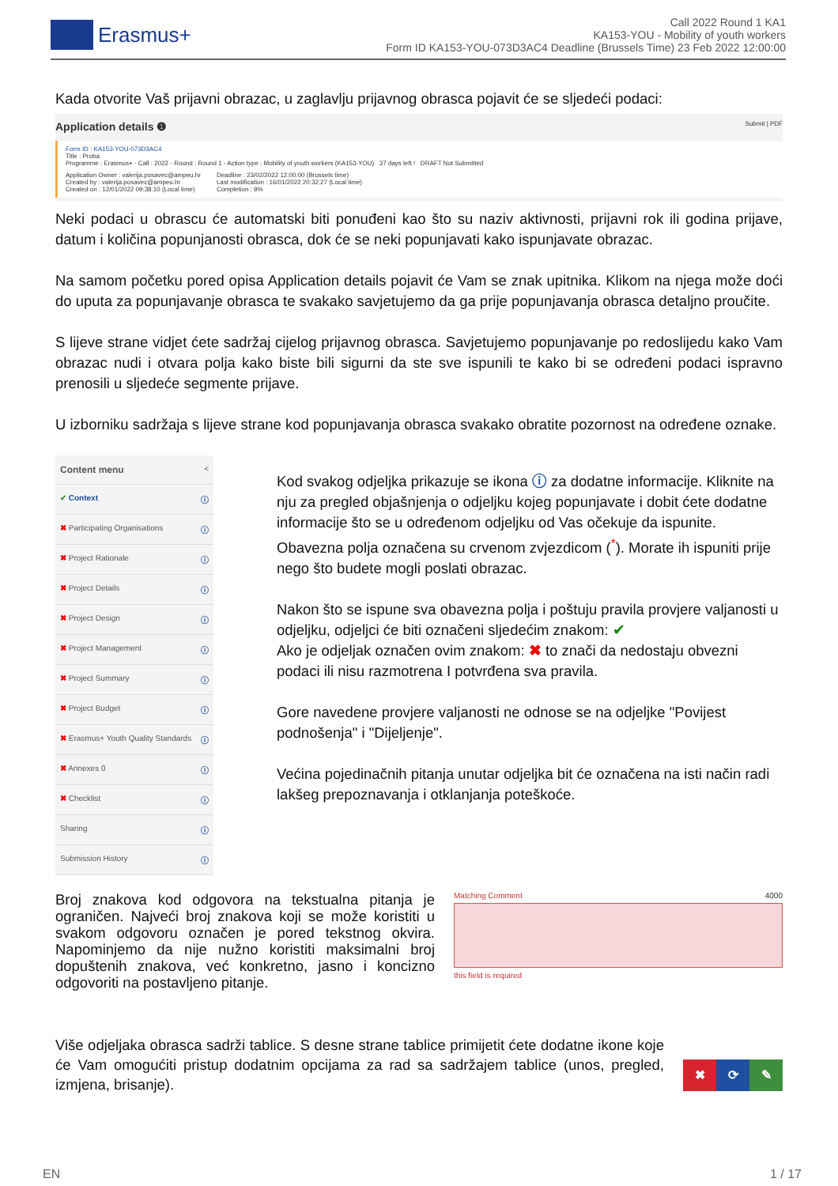Erasmus+
Call 2022 Round 1 KA1
KA153-YOU - Mobility of youth workers
Form ID KA153-YOU-073D3AC4 Deadline (Brussels Time) 23 Feb 2022 12:00:00
Kada otvorite Vaš prijavni obrazac, u zaglavlju prijavnog obrasca pojavit će se sljedeći podaci:
Application details ❶ Submit | PDF
Form ID : KA153-YOU-073D3AC4
Title : Proba
Programme : Erasmus+ - Call : 2022 - Round : Round 1 - Action type : Mobility of youth workers (KA153-YOU) 37 days left ! DRAFT Not Submitted
Application Owner : valerija.posavec@ampeu.hr
Created by : valerija.posavec@ampeu.hr
Created on : 12/01/2022 09:38:10 (Local time)
Deadline : 23/02/2022 12:00:00 (Brussels time)
Last modification : 16/01/2022 20:32:27 (Local time)
Completion : 9%
Neki podaci u obrascu će automatski biti ponuđeni kao što su naziv aktivnosti, prijavni rok ili godina prijave, datum i količina popunjanosti obrasca, dok će se neki popunjavati kako ispunjavate obrazac.
Na samom početku pored opisa Application details pojavit će Vam se znak upitnika. Klikom na njega može doći do uputa za popunjavanje obrasca te svakako savjetujemo da ga prije popunjavanja obrasca detaljno proučite.
S lijeve strane vidjet ćete sadržaj cijelog prijavnog obrasca. Savjetujemo popunjavanje po redoslijedu kako Vam obrazac nudi i otvara polja kako biste bili sigurni da ste sve ispunili te kako bi se određeni podaci ispravno prenosili u sljedeće segmente prijave.
U izborniku sadržaja s lijeve strane kod popunjavanja obrasca svakako obratite pozornost na određene oznake.
Content menu <
✔ Context ⓘ
✖ Participating Organisations ⓘ
✖ Project Rationale ⓘ
✖ Project Details ⓘ
✖ Project Design ⓘ
✖ Project Management ⓘ
✖ Project Summary ⓘ
✖ Project Budget ⓘ
✖ Erasmus+ Youth Quality Standards ⓘ
✖ Annexes 0 ⓘ
✖ Checklist ⓘ
Sharing ⓘ
Submission History ⓘ
Kod svakog odjeljka prikazuje se ikona ⓘ za dodatne informacije. Kliknite na nju za pregled objašnjenja o odjeljku kojeg popunjavate i dobit ćete dodatne informacije što se u određenom odjeljku od Vas očekuje da ispunite.
Obavezna polja označena su crvenom zvjezdicom (<sup>*</sup>). Morate ih ispuniti prije nego što budete mogli poslati obrazac.
Nakon što se ispune sva obavezna polja i poštuju pravila provjere valjanosti u odjeljku, odjeljci će biti označeni sljedećim znakom: ✔
Ako je odjeljak označen ovim znakom: ✖ to znači da nedostaju obvezni podaci ili nisu razmotrena I potvrđena sva pravila.
Gore navedene provjere valjanosti ne odnose se na odjeljke "Povijest podnošenja" i "Dijeljenje".
Većina pojedinačnih pitanja unutar odjeljka bit će označena na isti način radi lakšeg prepoznavanja i otklanjanja poteškoće.
Broj znakova kod odgovora na tekstualna pitanja je ograničen. Najveći broj znakova koji se može koristiti u svakom odgovoru označen je pored tekstnog okvira. Napominjemo da nije nužno koristiti maksimalni broj dopuštenih znakova, već konkretno, jasno i koncizno odgovoriti na postavljeno pitanje.
Matching Comment 4000
this field is required
Više odjeljaka obrasca sadrži tablice. S desne strane tablice primijetit ćete dodatne ikone koje će Vam omogućiti pristup dodatnim opcijama za rad sa sadržajem tablice (unos, pregled, izmjena, brisanje).
✖ ⟳ ✎
EN 1 / 17